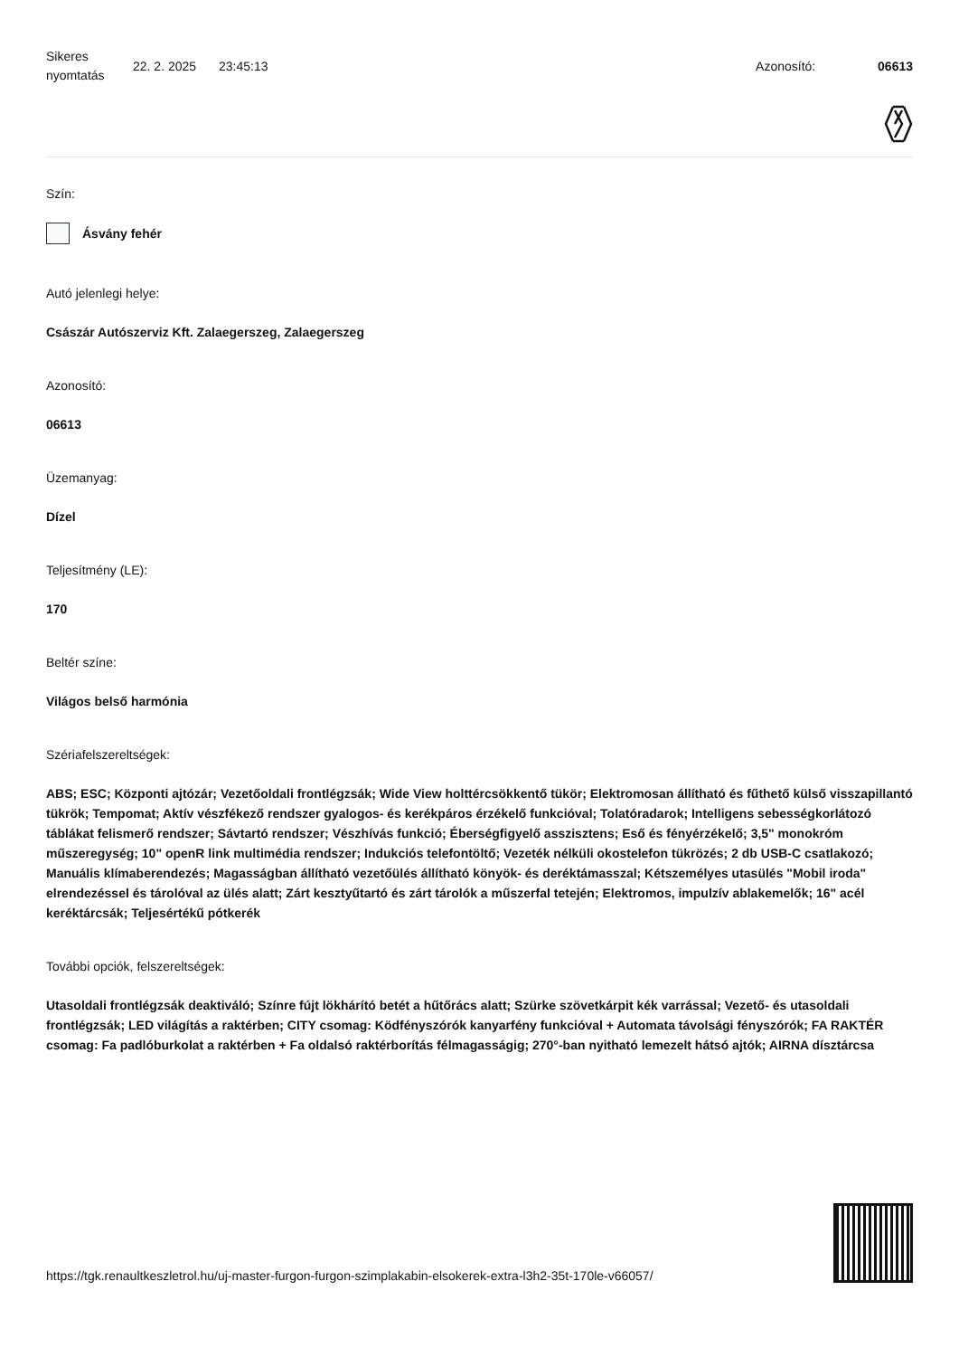Sikeres nyomtatás
22. 2. 2025 23:45:13 Azonosító: 06613
Szín:
Ásvány fehér
Autó jelenlegi helye:
Császár Autószerviz Kft. Zalaegerszeg, Zalaegerszeg
Azonosító:
06613
Üzemanyag:
Dízel
Teljesítmény (LE):
170
Beltér színe:
Világos belső harmónia
Szériafelszereltségek:
ABS; ESC; Központi ajtózár; Vezetőoldali frontlégzsák; Wide View holttércsökkentő tükör; Elektromosan állítható és fűthető külső visszapillantó tükrök; Tempomat; Aktív vészfékező rendszer gyalogos- és kerékpáros érzékelő funkcióval; Tolatóradarok; Intelligens sebességkorlátozó táblákat felismerő rendszer; Sávtartó rendszer; Vészhívás funkció; Éberségfigyelő asszisztens; Eső és fényérzékelő; 3,5" monokróm műszeregység; 10" openR link multimédia rendszer; Indukciós telefontöltő; Vezeték nélküli okostelefon tükrözés; 2 db USB-C csatlakozó; Manuális klímaberendezés; Magasságban állítható vezetőülés állítható könyök- és deréktámasszal; Kétszemélyes utasülés "Mobil iroda" elrendezéssel és tárolóval az ülés alatt; Zárt kesztyűtartó és zárt tárolók a műszerfal tetején; Elektromos, impulzív ablakemelők; 16" acél keréktárcsák; Teljesértékű pótkerék
További opciók, felszereltségek:
Utasoldali frontlégzsák deaktiváló; Színre fújt lökhárító betét a hűtőrács alatt; Szürke szövetkárpit kék varrással; Vezető- és utasoldali frontlégzsák; LED világítás a raktérben; CITY csomag: Ködfényszórók kanyarfény funkcióval + Automata távolsági fényszórók; FA RAKTÉR csomag: Fa padlóburkolat a raktérben + Fa oldalsó raktérborítás félmagasságig; 270°-ban nyitható lemezelt hátsó ajtók; AIRNA dísztárcsa
https://tgk.renaultkeszletrol.hu/uj-master-furgon-furgon-szimplakabin-elsokerek-extra-l3h2-35t-170le-v66057/